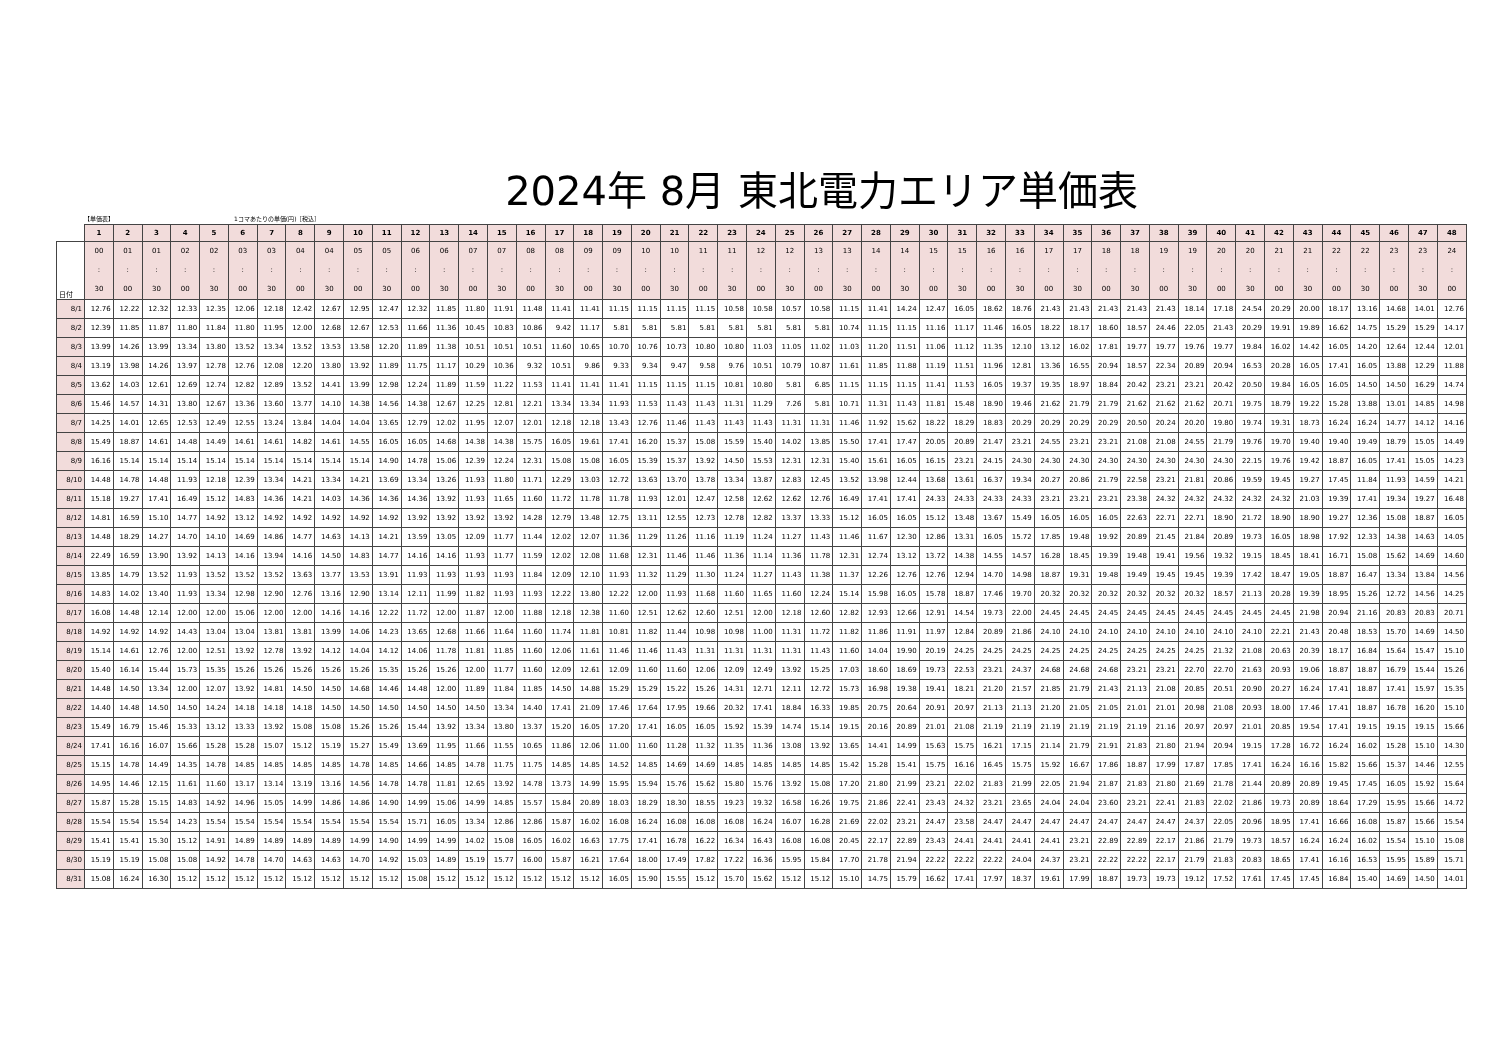2024年 8月 東北電力エリア単価表
【単価表】 1コマあたりの単価(円)［税込］
| | 1 | 2 | 3 | 4 | 5 | 6 | 7 | 8 | 9 | 10 | 11 | 12 | 13 | 14 | 15 | 16 | 17 | 18 | 19 | 20 | 21 | 22 | 23 | 24 | 25 | 26 | 27 | 28 | 29 | 30 | 31 | 32 | 33 | 34 | 35 | 36 | 37 | 38 | 39 | 40 | 41 | 42 | 43 | 44 | 45 | 46 | 47 | 48 |
| --- | --- | --- | --- | --- | --- | --- | --- | --- | --- | --- | --- | --- | --- | --- | --- | --- | --- | --- | --- | --- | --- | --- | --- | --- | --- | --- | --- | --- | --- | --- | --- | --- | --- | --- | --- | --- | --- | --- | --- | --- | --- | --- | --- | --- | --- | --- | --- | --- |
| 日付 | 00 : 30 | 01 : 00 | 01 : 30 | 02 : 00 | 02 : 30 | 03 : 00 | 03 : 30 | 04 : 00 | 04 : 30 | 05 : 00 | 05 : 30 | 06 : 00 | 06 : 30 | 07 : 00 | 07 : 30 | 08 : 00 | 08 : 30 | 09 : 00 | 09 : 30 | 10 : 00 | 10 : 30 | 11 : 00 | 11 : 30 | 12 : 00 | 12 : 30 | 13 : 00 | 13 : 30 | 14 : 00 | 14 : 30 | 15 : 00 | 15 : 30 | 16 : 00 | 16 : 30 | 17 : 00 | 17 : 30 | 18 : 00 | 18 : 30 | 19 : 00 | 19 : 30 | 20 : 00 | 20 : 30 | 21 : 00 | 21 : 30 | 22 : 00 | 22 : 30 | 23 : 00 | 23 : 30 | 24 : 00 |
| 8/1 | 12.76 | 12.22 | 12.32 | 12.33 | 12.35 | 12.06 | 12.18 | 12.42 | 12.67 | 12.95 | 12.47 | 12.32 | 11.85 | 11.80 | 11.91 | 11.48 | 11.41 | 11.41 | 11.15 | 11.15 | 11.15 | 11.15 | 10.58 | 10.58 | 10.57 | 10.58 | 11.15 | 11.41 | 14.24 | 12.47 | 16.05 | 18.62 | 18.76 | 21.43 | 21.43 | 21.43 | 21.43 | 21.43 | 18.14 | 17.18 | 24.54 | 20.29 | 20.00 | 18.17 | 13.16 | 14.68 | 14.01 | 12.76 |
| 8/2 | 12.39 | 11.85 | 11.87 | 11.80 | 11.84 | 11.80 | 11.95 | 12.00 | 12.68 | 12.67 | 12.53 | 11.66 | 11.36 | 10.45 | 10.83 | 10.86 | 9.42 | 11.17 | 5.81 | 5.81 | 5.81 | 5.81 | 5.81 | 5.81 | 5.81 | 5.81 | 10.74 | 11.15 | 11.15 | 11.16 | 11.17 | 11.46 | 16.05 | 18.22 | 18.17 | 18.60 | 18.57 | 24.46 | 22.05 | 21.43 | 20.29 | 19.91 | 19.89 | 16.62 | 14.75 | 15.29 | 15.29 | 14.17 |
| 8/3 | 13.99 | 14.26 | 13.99 | 13.34 | 13.80 | 13.52 | 13.34 | 13.52 | 13.53 | 13.58 | 12.20 | 11.89 | 11.38 | 10.51 | 10.51 | 10.51 | 11.60 | 10.65 | 10.70 | 10.76 | 10.73 | 10.80 | 10.80 | 11.03 | 11.05 | 11.02 | 11.03 | 11.20 | 11.51 | 11.06 | 11.12 | 11.35 | 12.10 | 13.12 | 16.02 | 17.81 | 19.77 | 19.77 | 19.76 | 19.77 | 19.84 | 16.02 | 14.42 | 16.05 | 14.20 | 12.64 | 12.44 | 12.01 |
| 8/4 | 13.19 | 13.98 | 14.26 | 13.97 | 12.78 | 12.76 | 12.08 | 12.20 | 13.80 | 13.92 | 11.89 | 11.75 | 11.17 | 10.29 | 10.36 | 9.32 | 10.51 | 9.86 | 9.33 | 9.34 | 9.47 | 9.58 | 9.76 | 10.51 | 10.79 | 10.87 | 11.61 | 11.85 | 11.88 | 11.19 | 11.51 | 11.96 | 12.81 | 13.36 | 16.55 | 20.94 | 18.57 | 22.34 | 20.89 | 20.94 | 16.53 | 20.28 | 16.05 | 17.41 | 16.05 | 13.88 | 12.29 | 11.88 |
| 8/5 | 13.62 | 14.03 | 12.61 | 12.69 | 12.74 | 12.82 | 12.89 | 13.52 | 14.41 | 13.99 | 12.98 | 12.24 | 11.89 | 11.59 | 11.22 | 11.53 | 11.41 | 11.41 | 11.41 | 11.15 | 11.15 | 11.15 | 10.81 | 10.80 | 5.81 | 6.85 | 11.15 | 11.15 | 11.15 | 11.41 | 11.53 | 16.05 | 19.37 | 19.35 | 18.97 | 18.84 | 20.42 | 23.21 | 23.21 | 20.42 | 20.50 | 19.84 | 16.05 | 16.05 | 14.50 | 14.50 | 16.29 | 14.74 |
| 8/6 | 15.46 | 14.57 | 14.31 | 13.80 | 12.67 | 13.36 | 13.60 | 13.77 | 14.10 | 14.38 | 14.56 | 14.38 | 12.67 | 12.25 | 12.81 | 12.21 | 13.34 | 13.34 | 11.93 | 11.53 | 11.43 | 11.43 | 11.31 | 11.29 | 7.26 | 5.81 | 10.71 | 11.31 | 11.43 | 11.81 | 15.48 | 18.90 | 19.46 | 21.62 | 21.79 | 21.79 | 21.62 | 21.62 | 21.62 | 20.71 | 19.75 | 18.79 | 19.22 | 15.28 | 13.88 | 13.01 | 14.85 | 14.98 |
| 8/7 | 14.25 | 14.01 | 12.65 | 12.53 | 12.49 | 12.55 | 13.24 | 13.84 | 14.04 | 14.04 | 13.65 | 12.79 | 12.02 | 11.95 | 12.07 | 12.01 | 12.18 | 12.18 | 13.43 | 12.76 | 11.46 | 11.43 | 11.43 | 11.43 | 11.31 | 11.31 | 11.46 | 11.92 | 15.62 | 18.22 | 18.29 | 18.83 | 20.29 | 20.29 | 20.29 | 20.29 | 20.50 | 20.24 | 20.20 | 19.80 | 19.74 | 19.31 | 18.73 | 16.24 | 16.24 | 14.77 | 14.12 | 14.16 |
| 8/8 | 15.49 | 18.87 | 14.61 | 14.48 | 14.49 | 14.61 | 14.61 | 14.82 | 14.61 | 14.55 | 16.05 | 16.05 | 14.68 | 14.38 | 14.38 | 15.75 | 16.05 | 19.61 | 17.41 | 16.20 | 15.37 | 15.08 | 15.59 | 15.40 | 14.02 | 13.85 | 15.50 | 17.41 | 17.47 | 20.05 | 20.89 | 21.47 | 23.21 | 24.55 | 23.21 | 23.21 | 21.08 | 21.08 | 24.55 | 21.79 | 19.76 | 19.70 | 19.40 | 19.40 | 19.49 | 18.79 | 15.05 | 14.49 |
| 8/9 | 16.16 | 15.14 | 15.14 | 15.14 | 15.14 | 15.14 | 15.14 | 15.14 | 15.14 | 15.14 | 14.90 | 14.78 | 15.06 | 12.39 | 12.24 | 12.31 | 15.08 | 15.08 | 16.05 | 15.39 | 15.37 | 13.92 | 14.50 | 15.53 | 12.31 | 12.31 | 15.40 | 15.61 | 16.05 | 16.15 | 23.21 | 24.15 | 24.30 | 24.30 | 24.30 | 24.30 | 24.30 | 24.30 | 24.30 | 24.30 | 22.15 | 19.76 | 19.42 | 18.87 | 16.05 | 17.41 | 15.05 | 14.23 |
| 8/10 | 14.48 | 14.78 | 14.48 | 11.93 | 12.18 | 12.39 | 13.34 | 14.21 | 13.34 | 14.21 | 13.69 | 13.34 | 13.26 | 11.93 | 11.80 | 11.71 | 12.29 | 13.03 | 12.72 | 13.63 | 13.70 | 13.78 | 13.34 | 13.87 | 12.83 | 12.45 | 13.52 | 13.98 | 12.44 | 13.68 | 13.61 | 16.37 | 19.34 | 20.27 | 20.86 | 21.79 | 22.58 | 23.21 | 21.81 | 20.86 | 19.59 | 19.45 | 19.27 | 17.45 | 11.84 | 11.93 | 14.59 | 14.21 |
| 8/11 | 15.18 | 19.27 | 17.41 | 16.49 | 15.12 | 14.83 | 14.36 | 14.21 | 14.03 | 14.36 | 14.36 | 14.36 | 13.92 | 11.93 | 11.65 | 11.60 | 11.72 | 11.78 | 11.78 | 11.93 | 12.01 | 12.47 | 12.58 | 12.62 | 12.62 | 12.76 | 16.49 | 17.41 | 17.41 | 24.33 | 24.33 | 24.33 | 24.33 | 23.21 | 23.21 | 23.21 | 23.38 | 24.32 | 24.32 | 24.32 | 24.32 | 24.32 | 21.03 | 19.39 | 17.41 | 19.34 | 19.27 | 16.48 |
| 8/12 | 14.81 | 16.59 | 15.10 | 14.77 | 14.92 | 13.12 | 14.92 | 14.92 | 14.92 | 14.92 | 14.92 | 13.92 | 13.92 | 13.92 | 13.92 | 14.28 | 12.79 | 13.48 | 12.75 | 13.11 | 12.55 | 12.73 | 12.78 | 12.82 | 13.37 | 13.33 | 15.12 | 16.05 | 16.05 | 15.12 | 13.48 | 13.67 | 15.49 | 16.05 | 16.05 | 16.05 | 22.63 | 22.71 | 22.71 | 18.90 | 21.72 | 18.90 | 18.90 | 19.27 | 12.36 | 15.08 | 18.87 | 16.05 |
| 8/13 | 14.48 | 18.29 | 14.27 | 14.70 | 14.10 | 14.69 | 14.86 | 14.77 | 14.63 | 14.13 | 14.21 | 13.59 | 13.05 | 12.09 | 11.77 | 11.44 | 12.02 | 12.07 | 11.36 | 11.29 | 11.26 | 11.16 | 11.19 | 11.24 | 11.27 | 11.43 | 11.46 | 11.67 | 12.30 | 12.86 | 13.31 | 16.05 | 15.72 | 17.85 | 19.48 | 19.92 | 20.89 | 21.45 | 21.84 | 20.89 | 19.73 | 16.05 | 18.98 | 17.92 | 12.33 | 14.38 | 14.63 | 14.05 |
| 8/14 | 22.49 | 16.59 | 13.90 | 13.92 | 14.13 | 14.16 | 13.94 | 14.16 | 14.50 | 14.83 | 14.77 | 14.16 | 14.16 | 11.93 | 11.77 | 11.59 | 12.02 | 12.08 | 11.68 | 12.31 | 11.46 | 11.46 | 11.36 | 11.14 | 11.36 | 11.78 | 12.31 | 12.74 | 13.12 | 13.72 | 14.38 | 14.55 | 14.57 | 16.28 | 18.45 | 19.39 | 19.48 | 19.41 | 19.56 | 19.32 | 19.15 | 18.45 | 18.41 | 16.71 | 15.08 | 15.62 | 14.69 | 14.60 |
| 8/15 | 13.85 | 14.79 | 13.52 | 11.93 | 13.52 | 13.52 | 13.52 | 13.63 | 13.77 | 13.53 | 13.91 | 11.93 | 11.93 | 11.93 | 11.93 | 11.84 | 12.09 | 12.10 | 11.93 | 11.32 | 11.29 | 11.30 | 11.24 | 11.27 | 11.43 | 11.38 | 11.37 | 12.26 | 12.76 | 12.76 | 12.94 | 14.70 | 14.98 | 18.87 | 19.31 | 19.48 | 19.49 | 19.45 | 19.45 | 19.39 | 17.42 | 18.47 | 19.05 | 18.87 | 16.47 | 13.34 | 13.84 | 14.56 |
| 8/16 | 14.83 | 14.02 | 13.40 | 11.93 | 13.34 | 12.98 | 12.90 | 12.76 | 13.16 | 12.90 | 13.14 | 12.11 | 11.99 | 11.82 | 11.93 | 11.93 | 12.22 | 13.80 | 12.22 | 12.00 | 11.93 | 11.68 | 11.60 | 11.65 | 11.60 | 12.24 | 15.14 | 15.98 | 16.05 | 15.78 | 18.87 | 17.46 | 19.70 | 20.32 | 20.32 | 20.32 | 20.32 | 20.32 | 20.32 | 18.57 | 21.13 | 20.28 | 19.39 | 18.95 | 15.26 | 12.72 | 14.56 | 14.25 |
| 8/17 | 16.08 | 14.48 | 12.14 | 12.00 | 12.00 | 15.06 | 12.00 | 12.00 | 14.16 | 14.16 | 12.22 | 11.72 | 12.00 | 11.87 | 12.00 | 11.88 | 12.18 | 12.38 | 11.60 | 12.51 | 12.62 | 12.60 | 12.51 | 12.00 | 12.18 | 12.60 | 12.82 | 12.93 | 12.66 | 12.91 | 14.54 | 19.73 | 22.00 | 24.45 | 24.45 | 24.45 | 24.45 | 24.45 | 24.45 | 24.45 | 24.45 | 24.45 | 21.98 | 20.94 | 21.16 | 20.83 | 20.83 | 20.71 |
| 8/18 | 14.92 | 14.92 | 14.92 | 14.43 | 13.04 | 13.04 | 13.81 | 13.81 | 13.99 | 14.06 | 14.23 | 13.65 | 12.68 | 11.66 | 11.64 | 11.60 | 11.74 | 11.81 | 10.81 | 11.82 | 11.44 | 10.98 | 10.98 | 11.00 | 11.31 | 11.72 | 11.82 | 11.86 | 11.91 | 11.97 | 12.84 | 20.89 | 21.86 | 24.10 | 24.10 | 24.10 | 24.10 | 24.10 | 24.10 | 24.10 | 24.10 | 22.21 | 21.43 | 20.48 | 18.53 | 15.70 | 14.69 | 14.50 |
| 8/19 | 15.14 | 14.61 | 12.76 | 12.00 | 12.51 | 13.92 | 12.78 | 13.92 | 14.12 | 14.04 | 14.12 | 14.06 | 11.78 | 11.81 | 11.85 | 11.60 | 12.06 | 11.61 | 11.46 | 11.46 | 11.43 | 11.31 | 11.31 | 11.31 | 11.31 | 11.43 | 11.60 | 14.04 | 19.90 | 20.19 | 24.25 | 24.25 | 24.25 | 24.25 | 24.25 | 24.25 | 24.25 | 24.25 | 24.25 | 21.32 | 21.08 | 20.63 | 20.39 | 18.17 | 16.84 | 15.64 | 15.47 | 15.10 |
| 8/20 | 15.40 | 16.14 | 15.44 | 15.73 | 15.35 | 15.26 | 15.26 | 15.26 | 15.26 | 15.26 | 15.35 | 15.26 | 15.26 | 12.00 | 11.77 | 11.60 | 12.09 | 12.61 | 12.09 | 11.60 | 11.60 | 12.06 | 12.09 | 12.49 | 13.92 | 15.25 | 17.03 | 18.60 | 18.69 | 19.73 | 22.53 | 23.21 | 24.37 | 24.68 | 24.68 | 24.68 | 23.21 | 23.21 | 22.70 | 22.70 | 21.63 | 20.93 | 19.06 | 18.87 | 18.87 | 16.79 | 15.44 | 15.26 |
| 8/21 | 14.48 | 14.50 | 13.34 | 12.00 | 12.07 | 13.92 | 14.81 | 14.50 | 14.50 | 14.68 | 14.46 | 14.48 | 12.00 | 11.89 | 11.84 | 11.85 | 14.50 | 14.88 | 15.29 | 15.29 | 15.22 | 15.26 | 14.31 | 12.71 | 12.11 | 12.72 | 15.73 | 16.98 | 19.38 | 19.41 | 18.21 | 21.20 | 21.57 | 21.85 | 21.79 | 21.43 | 21.13 | 21.08 | 20.85 | 20.51 | 20.90 | 20.27 | 16.24 | 17.41 | 18.87 | 17.41 | 15.97 | 15.35 |
| 8/22 | 14.40 | 14.48 | 14.50 | 14.50 | 14.24 | 14.18 | 14.18 | 14.18 | 14.50 | 14.50 | 14.50 | 14.50 | 14.50 | 14.50 | 13.34 | 14.40 | 17.41 | 21.09 | 17.46 | 17.64 | 17.95 | 19.66 | 20.32 | 17.41 | 18.84 | 16.33 | 19.85 | 20.75 | 20.64 | 20.91 | 20.97 | 21.13 | 21.13 | 21.20 | 21.05 | 21.05 | 21.01 | 21.01 | 20.98 | 21.08 | 20.93 | 18.00 | 17.46 | 17.41 | 18.87 | 16.78 | 16.20 | 15.10 |
| 8/23 | 15.49 | 16.79 | 15.46 | 15.33 | 13.12 | 13.33 | 13.92 | 15.08 | 15.08 | 15.26 | 15.26 | 15.44 | 13.92 | 13.34 | 13.80 | 13.37 | 15.20 | 16.05 | 17.20 | 17.41 | 16.05 | 16.05 | 15.92 | 15.39 | 14.74 | 15.14 | 19.15 | 20.16 | 20.89 | 21.01 | 21.08 | 21.19 | 21.19 | 21.19 | 21.19 | 21.19 | 21.19 | 21.16 | 20.97 | 20.97 | 21.01 | 20.85 | 19.54 | 17.41 | 19.15 | 19.15 | 19.15 | 15.66 |
| 8/24 | 17.41 | 16.16 | 16.07 | 15.66 | 15.28 | 15.28 | 15.07 | 15.12 | 15.19 | 15.27 | 15.49 | 13.69 | 11.95 | 11.66 | 11.55 | 10.65 | 11.86 | 12.06 | 11.00 | 11.60 | 11.28 | 11.32 | 11.35 | 11.36 | 13.08 | 13.92 | 13.65 | 14.41 | 14.99 | 15.63 | 15.75 | 16.21 | 17.15 | 21.14 | 21.79 | 21.91 | 21.83 | 21.80 | 21.94 | 20.94 | 19.15 | 17.28 | 16.72 | 16.24 | 16.02 | 15.28 | 15.10 | 14.30 |
| 8/25 | 15.15 | 14.78 | 14.49 | 14.35 | 14.78 | 14.85 | 14.85 | 14.85 | 14.85 | 14.78 | 14.85 | 14.66 | 14.85 | 14.78 | 11.75 | 11.75 | 14.85 | 14.85 | 14.52 | 14.85 | 14.69 | 14.69 | 14.85 | 14.85 | 14.85 | 14.85 | 15.42 | 15.28 | 15.41 | 15.75 | 16.16 | 16.45 | 15.75 | 15.92 | 16.67 | 17.86 | 18.87 | 17.99 | 17.87 | 17.85 | 17.41 | 16.24 | 16.16 | 15.82 | 15.66 | 15.37 | 14.46 | 12.55 |
| 8/26 | 14.95 | 14.46 | 12.15 | 11.61 | 11.60 | 13.17 | 13.14 | 13.19 | 13.16 | 14.56 | 14.78 | 14.78 | 11.81 | 12.65 | 13.92 | 14.78 | 13.73 | 14.99 | 15.95 | 15.94 | 15.76 | 15.62 | 15.80 | 15.76 | 13.92 | 15.08 | 17.20 | 21.80 | 21.99 | 23.21 | 22.02 | 21.83 | 21.99 | 22.05 | 21.94 | 21.87 | 21.83 | 21.80 | 21.69 | 21.78 | 21.44 | 20.89 | 20.89 | 19.45 | 17.45 | 16.05 | 15.92 | 15.64 |
| 8/27 | 15.87 | 15.28 | 15.15 | 14.83 | 14.92 | 14.96 | 15.05 | 14.99 | 14.86 | 14.86 | 14.90 | 14.99 | 15.06 | 14.99 | 14.85 | 15.57 | 15.84 | 20.89 | 18.03 | 18.29 | 18.30 | 18.55 | 19.23 | 19.32 | 16.58 | 16.26 | 19.75 | 21.86 | 22.41 | 23.43 | 24.32 | 23.21 | 23.65 | 24.04 | 24.04 | 23.60 | 23.21 | 22.41 | 21.83 | 22.02 | 21.86 | 19.73 | 20.89 | 18.64 | 17.29 | 15.95 | 15.66 | 14.72 |
| 8/28 | 15.54 | 15.54 | 15.54 | 14.23 | 15.54 | 15.54 | 15.54 | 15.54 | 15.54 | 15.54 | 15.54 | 15.71 | 16.05 | 13.34 | 12.86 | 12.86 | 15.87 | 16.02 | 16.08 | 16.24 | 16.08 | 16.08 | 16.08 | 16.24 | 16.07 | 16.28 | 21.69 | 22.02 | 23.21 | 24.47 | 23.58 | 24.47 | 24.47 | 24.47 | 24.47 | 24.47 | 24.47 | 24.47 | 24.37 | 22.05 | 20.96 | 18.95 | 17.41 | 16.66 | 16.08 | 15.87 | 15.66 | 15.54 |
| 8/29 | 15.41 | 15.41 | 15.30 | 15.12 | 14.91 | 14.89 | 14.89 | 14.89 | 14.89 | 14.99 | 14.90 | 14.99 | 14.99 | 14.02 | 15.08 | 16.05 | 16.02 | 16.63 | 17.75 | 17.41 | 16.78 | 16.22 | 16.34 | 16.43 | 16.08 | 16.08 | 20.45 | 22.17 | 22.89 | 23.43 | 24.41 | 24.41 | 24.41 | 24.41 | 23.21 | 22.89 | 22.89 | 22.17 | 21.86 | 21.79 | 19.73 | 18.57 | 16.24 | 16.24 | 16.02 | 15.54 | 15.10 | 15.08 |
| 8/30 | 15.19 | 15.19 | 15.08 | 15.08 | 14.92 | 14.78 | 14.70 | 14.63 | 14.63 | 14.70 | 14.92 | 15.03 | 14.89 | 15.19 | 15.77 | 16.00 | 15.87 | 16.21 | 17.64 | 18.00 | 17.49 | 17.82 | 17.22 | 16.36 | 15.95 | 15.84 | 17.70 | 21.78 | 21.94 | 22.22 | 22.22 | 22.22 | 24.04 | 24.37 | 23.21 | 22.22 | 22.22 | 22.17 | 21.79 | 21.83 | 20.83 | 18.65 | 17.41 | 16.16 | 16.53 | 15.95 | 15.89 | 15.71 |
| 8/31 | 15.08 | 16.24 | 16.30 | 15.12 | 15.12 | 15.12 | 15.12 | 15.12 | 15.12 | 15.12 | 15.12 | 15.08 | 15.12 | 15.12 | 15.12 | 15.12 | 15.12 | 15.12 | 16.05 | 15.90 | 15.55 | 15.12 | 15.70 | 15.62 | 15.12 | 15.12 | 15.10 | 14.75 | 15.79 | 16.62 | 17.41 | 17.97 | 18.37 | 19.61 | 17.99 | 18.87 | 19.73 | 19.73 | 19.12 | 17.52 | 17.61 | 17.45 | 17.45 | 16.84 | 15.40 | 14.69 | 14.50 | 14.01 |